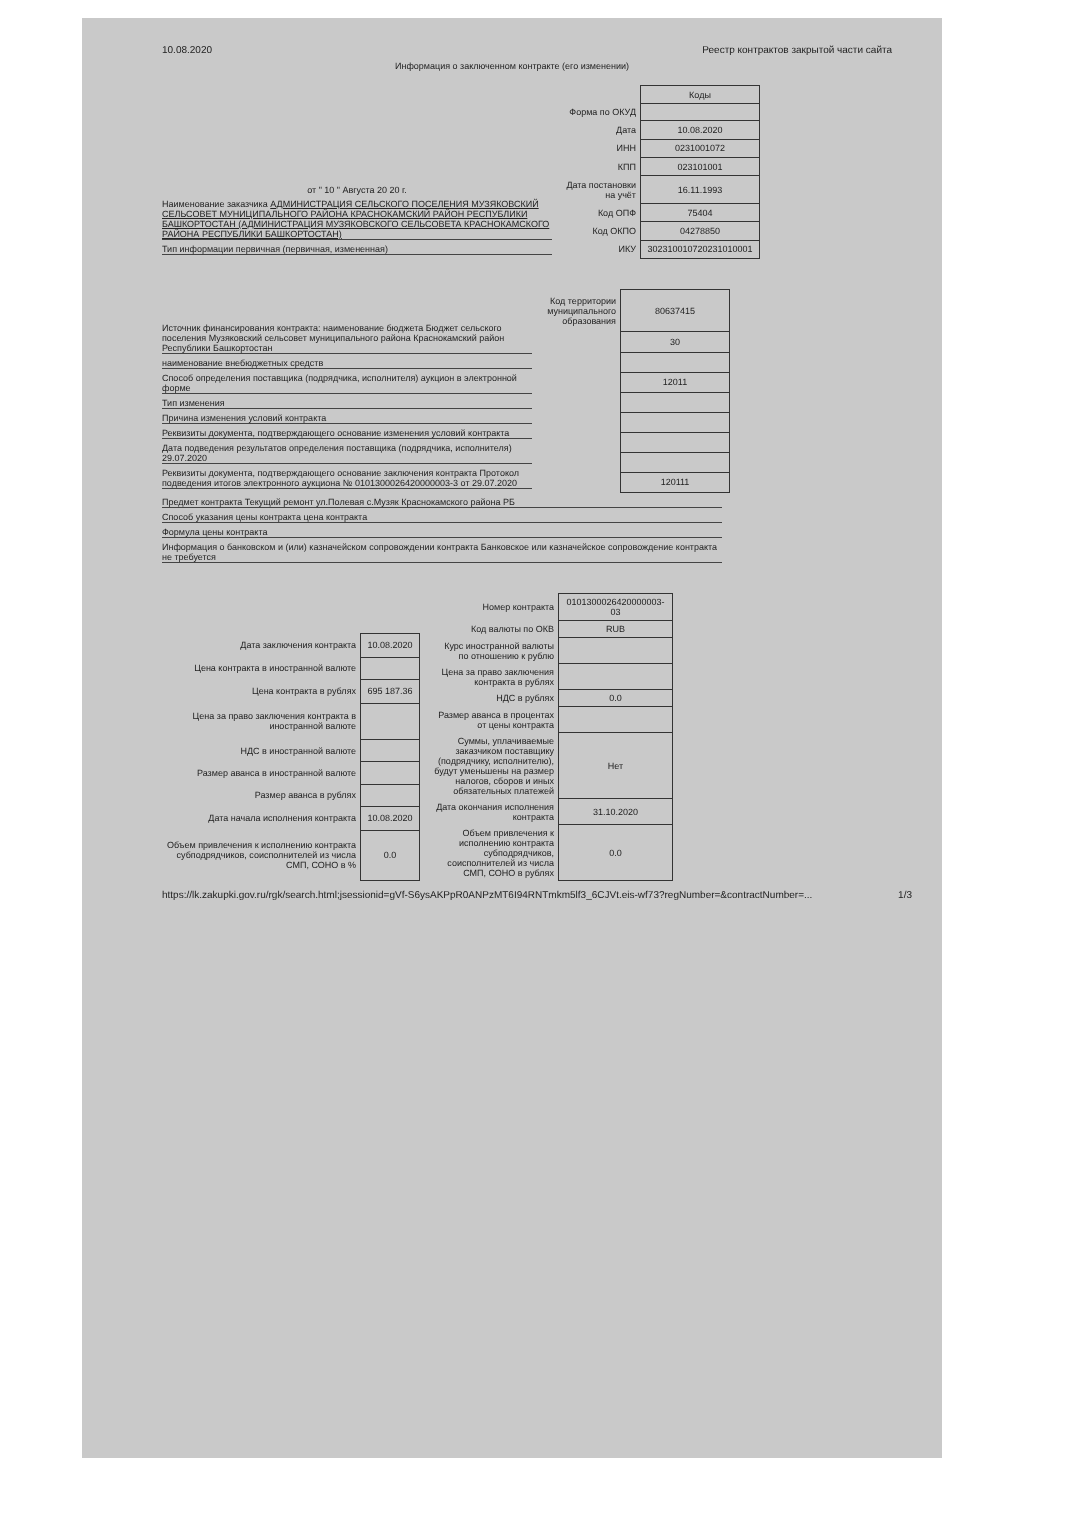10.08.2020 Реестр контрактов закрытой части сайта
Информация о заключенном контракте (его изменении)
от " 10 " Августа 20 20 г.
Наименование заказчика АДМИНИСТРАЦИЯ СЕЛЬСКОГО ПОСЕЛЕНИЯ МУЗЯКОВСКИЙ СЕЛЬСОВЕТ МУНИЦИПАЛЬНОГО РАЙОНА КРАСНОКАМСКИЙ РАЙОН РЕСПУБЛИКИ БАШКОРТОСТАН (АДМИНИСТРАЦИЯ МУЗЯКОВСКОГО СЕЛЬСОВЕТА КРАСНОКАМСКОГО РАЙОНА РЕСПУБЛИКИ БАШКОРТОСТАН)
Тип информации первичная (первичная, измененная)
| | Коды |
| Форма по ОКУД | |
| Дата | 10.08.2020 |
| ИНН | 0231001072 |
| КПП | 023101001 |
| Дата постановки на учёт | 16.11.1993 |
| Код ОПФ | 75404 |
| Код ОКПО | 04278850 |
| ИКУ | 302310010720231010001 |
Источник финансирования контракта: наименование бюджета Бюджет сельского поселения Музяковский сельсовет муниципального района Краснокамский район Республики Башкортостан
наименование внебюджетных средств
Способ определения поставщика (подрядчика, исполнителя) аукцион в электронной форме
Тип изменения
Причина изменения условий контракта
Реквизиты документа, подтверждающего основание изменения условий контракта
Дата подведения результатов определения поставщика (подрядчика, исполнителя) 29.07.2020
Реквизиты документа, подтверждающего основание заключения контракта Протокол подведения итогов электронного аукциона № 0101300026420000003-3 от 29.07.2020
| Код территории муниципального образования | 80637415 |
| | 30 |
| | 12011 |
| | 120111 |
Предмет контракта Текущий ремонт ул.Полевая с.Музяк Краснокамского района РБ
Способ указания цены контракта цена контракта
Формула цены контракта
Информация о банковском и (или) казначейском сопровождении контракта Банковское или казначейское сопровождение контракта не требуется
| Дата заключения контракта | 10.08.2020 |
| Цена контракта в иностранной валюте | |
| Цена контракта в рублях | 695 187.36 |
| Цена за право заключения контракта в иностранной валюте | |
| НДС в иностранной валюте | |
| Размер аванса в иностранной валюте | |
| Размер аванса в рублях | |
| Дата начала исполнения контракта | 10.08.2020 |
| Объем привлечения к исполнению контракта субподрядчиков, соисполнителей из числа СМП, СОНО в % | 0.0 |
| Номер контракта | 0101300026420000003-03 |
| Код валюты по ОКВ | RUB |
| Курс иностранной валюты по отношению к рублю | |
| Цена за право заключения контракта в рублях | |
| НДС в рублях | 0.0 |
| Размер аванса в процентах от цены контракта | |
| Суммы, уплачиваемые заказчиком поставщику (подрядчику, исполнителю), будут уменьшены на размер налогов, сборов и иных обязательных платежей | Нет |
| Дата окончания исполнения контракта | 31.10.2020 |
| Объем привлечения к исполнению контракта субподрядчиков, соисполнителей из числа СМП, СОНО в рублях | 0.0 |
https://lk.zakupki.gov.ru/rgk/search.html;jsessionid=gVf-S6ysAKPpR0ANPzMT6I94RNTmkm5lf3_6CJVt.eis-wf73?regNumber=&contractNumber=... 1/3